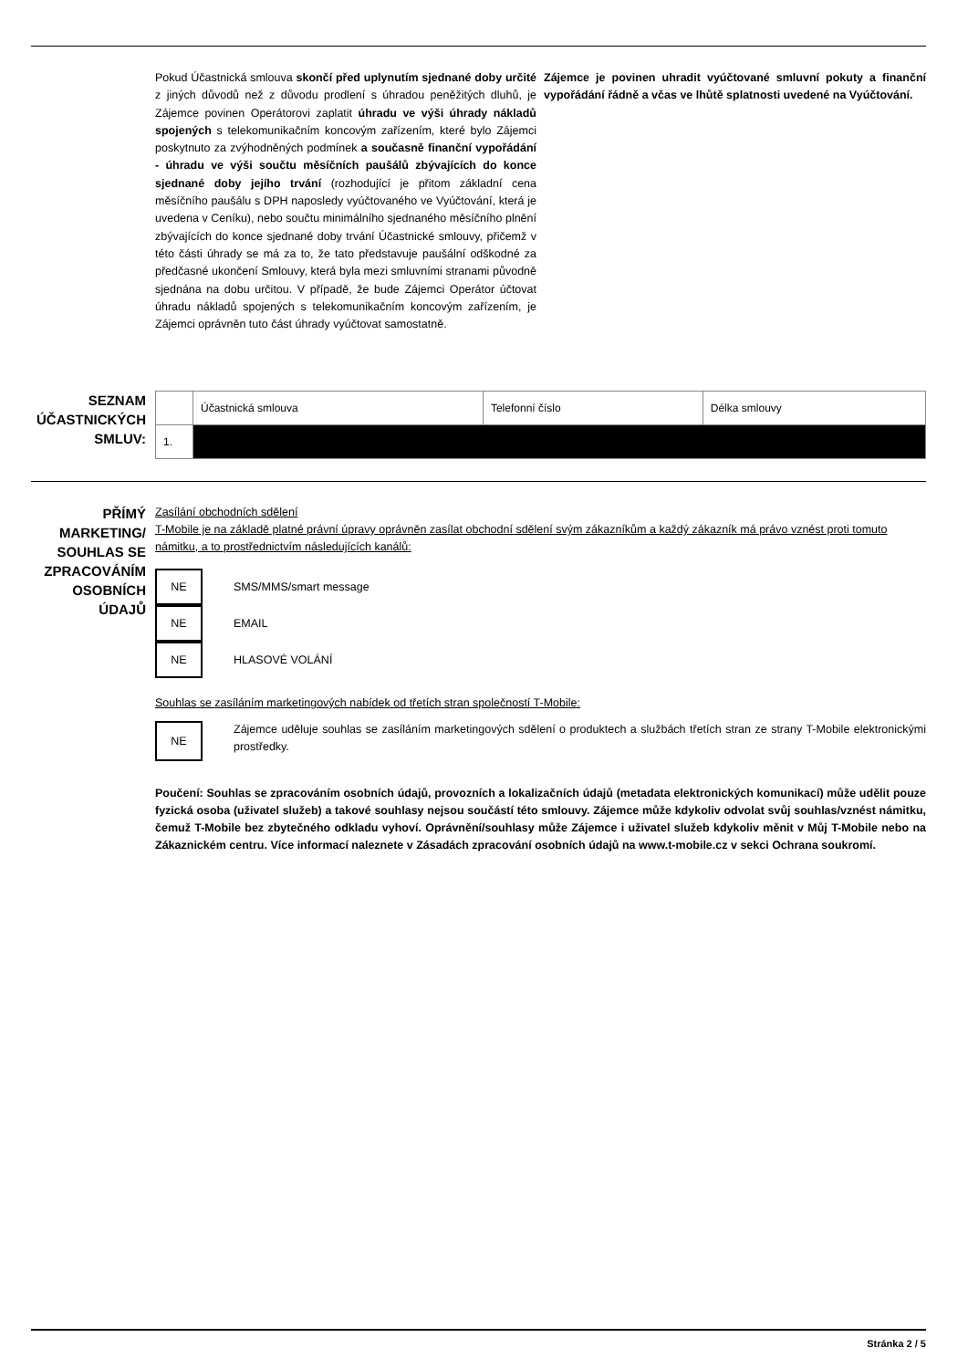Pokud Účastnická smlouva skončí před uplynutím sjednané doby určité z jiných důvodů než z důvodu prodlení s úhradou peněžitých dluhů, je Zájemce povinen Operátorovi zaplatit úhradu ve výši úhrady nákladů spojených s telekomunikačním koncovým zařízením, které bylo Zájemci poskytnuto za zvýhodněných podmínek a současně finanční vypořádání - úhradu ve výši součtu měsíčních paušálů zbývajících do konce sjednané doby jejího trvání (rozhodující je přitom základní cena měsíčního paušálu s DPH naposledy vyúčtovaného ve Vyúčtování, která je uvedena v Ceníku), nebo součtu minimálního sjednaného měsíčního plnění zbývajících do konce sjednané doby trvání Účastnické smlouvy, přičemž v této části úhrady se má za to, že tato představuje paušální odškodné za předčasné ukončení Smlouvy, která byla mezi smluvními stranami původně sjednána na dobu určitou. V případě, že bude Zájemci Operátor účtovat úhradu nákladů spojených s telekomunikačním koncovým zařízením, je Zájemci oprávněn tuto část úhrady vyúčtovat samostatně.
Zájemce je povinen uhradit vyúčtované smluvní pokuty a finanční vypořádání řádně a včas ve lhůtě splatnosti uvedené na Vyúčtování.
SEZNAM ÚČASTNICKÝCH SMLUV:
| | Účastnická smlouva | Telefonní číslo | Délka smlouvy |
| 1. | | | |
PŘÍMÝ MARKETING/ SOUHLAS SE ZPRACOVÁNÍM OSOBNÍCH ÚDAJŮ
Zasílání obchodních sdělení
T-Mobile je na základě platné právní úpravy oprávněn zasílat obchodní sdělení svým zákazníkům a každý zákazník má právo vznést proti tomuto námitku, a to prostřednictvím následujících kanálů:
NE
SMS/MMS/smart message
NE
EMAIL
NE
HLASOVÉ VOLÁNÍ
Souhlas se zasíláním marketingových nabídek od třetích stran společností T-Mobile:
NE
Zájemce uděluje souhlas se zasíláním marketingových sdělení o produktech a službách třetích stran ze strany T-Mobile elektronickými prostředky.
Poučení: Souhlas se zpracováním osobních údajů, provozních a lokalizačních údajů (metadata elektronických komunikací) může udělit pouze fyzická osoba (uživatel služeb) a takové souhlasy nejsou součástí této smlouvy. Zájemce může kdykoliv odvolat svůj souhlas/vznést námitku, čemuž T-Mobile bez zbytečného odkladu vyhoví. Oprávnění/souhlasy může Zájemce i uživatel služeb kdykoliv měnit v Můj T-Mobile nebo na Zákaznickém centru. Více informací naleznete v Zásadách zpracování osobních údajů na www.t-mobile.cz v sekci Ochrana soukromí.
Stránka 2 / 5